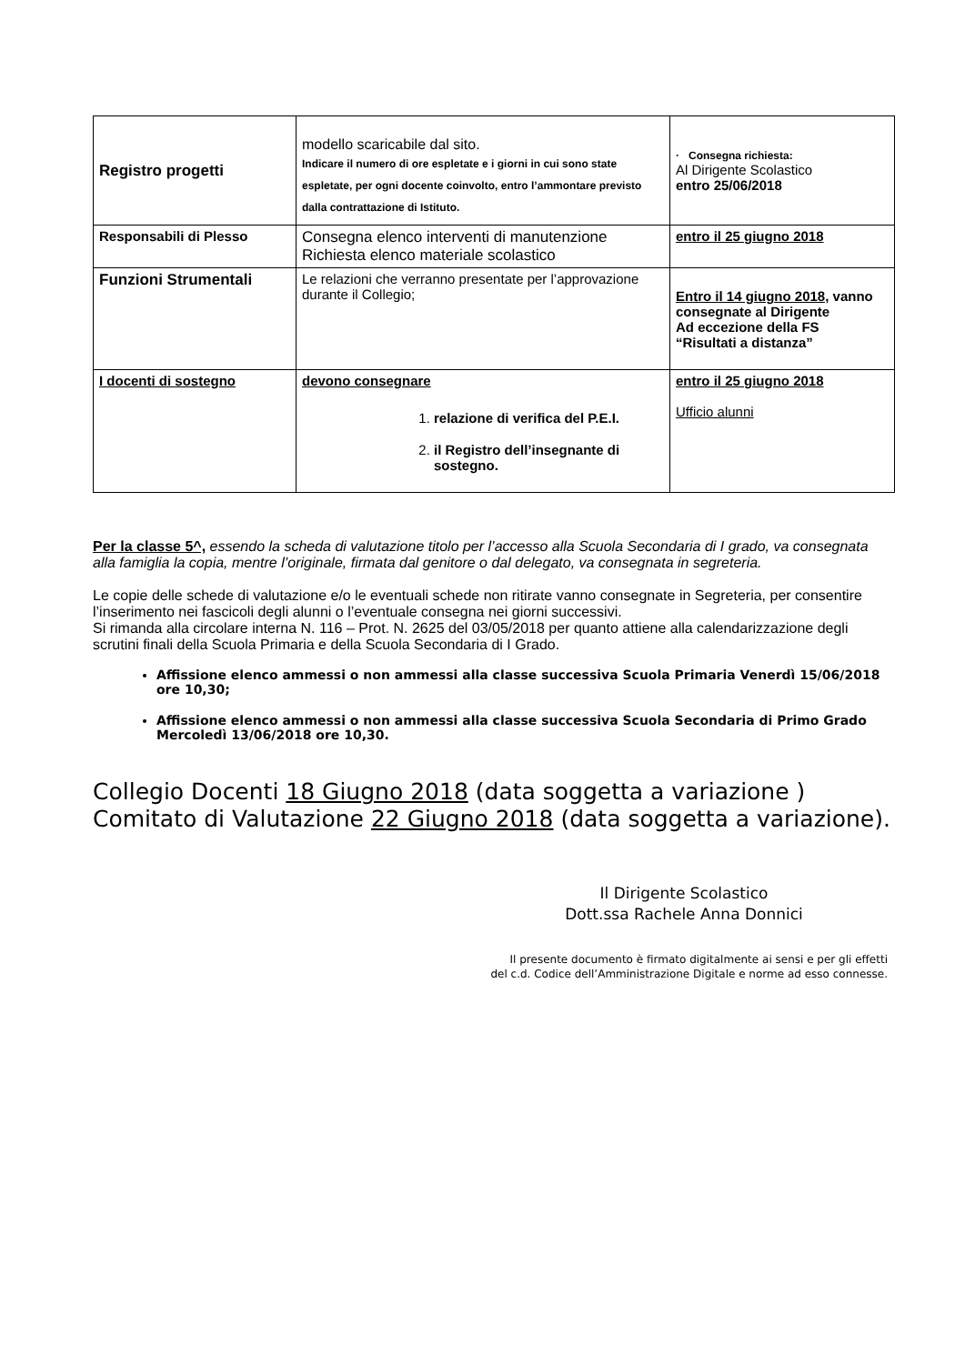| Registro progetti | modello scaricabile dal sito. Indicare il numero di ore espletate e i giorni in cui sono state espletate, per ogni docente coinvolto, entro l’ammontare previsto dalla contrattazione di Istituto. | · Consegna richiesta: Al Dirigente Scolastico entro 25/06/2018 |
| Responsabili di Plesso | Consegna elenco interventi di manutenzione Richiesta elenco materiale scolastico | entro il 25 giugno 2018 |
| Funzioni Strumentali | Le relazioni che verranno presentate per l’approvazione durante il Collegio; | Entro il 14 giugno 2018, vanno consegnate al Dirigente Ad eccezione della FS “Risultati a distanza” |
| I docenti di sostegno | devono consegnare 1. relazione di verifica del P.E.I. 2. il Registro dell’insegnante di sostegno. | entro il 25 giugno 2018 Ufficio alunni |
Per la classe 5^, essendo la scheda di valutazione titolo per l’accesso alla Scuola Secondaria di I grado, va consegnata alla famiglia la copia, mentre l’originale, firmata dal genitore o dal delegato, va consegnata in segreteria.
Le copie delle schede di valutazione e/o le eventuali schede non ritirate vanno consegnate in Segreteria, per consentire l’inserimento nei fascicoli degli alunni o l’eventuale consegna nei giorni successivi.
Si rimanda alla circolare interna N. 116 – Prot. N. 2625 del 03/05/2018 per quanto attiene alla calendarizzazione degli scrutini finali della Scuola Primaria e della Scuola Secondaria di I Grado.
Affissione elenco ammessi o non ammessi alla classe successiva Scuola Primaria Venerdì 15/06/2018 ore 10,30;
Affissione elenco ammessi o non ammessi alla classe successiva Scuola Secondaria di Primo Grado Mercoledì 13/06/2018 ore 10,30.
Collegio Docenti 18 Giugno 2018 (data soggetta a variazione )
Comitato di Valutazione 22 Giugno 2018 (data soggetta a variazione).
Il Dirigente Scolastico
Dott.ssa Rachele Anna Donnici
Il presente documento è firmato digitalmente ai sensi e per gli effetti
del c.d. Codice dell’Amministrazione Digitale e norme ad esso connesse.